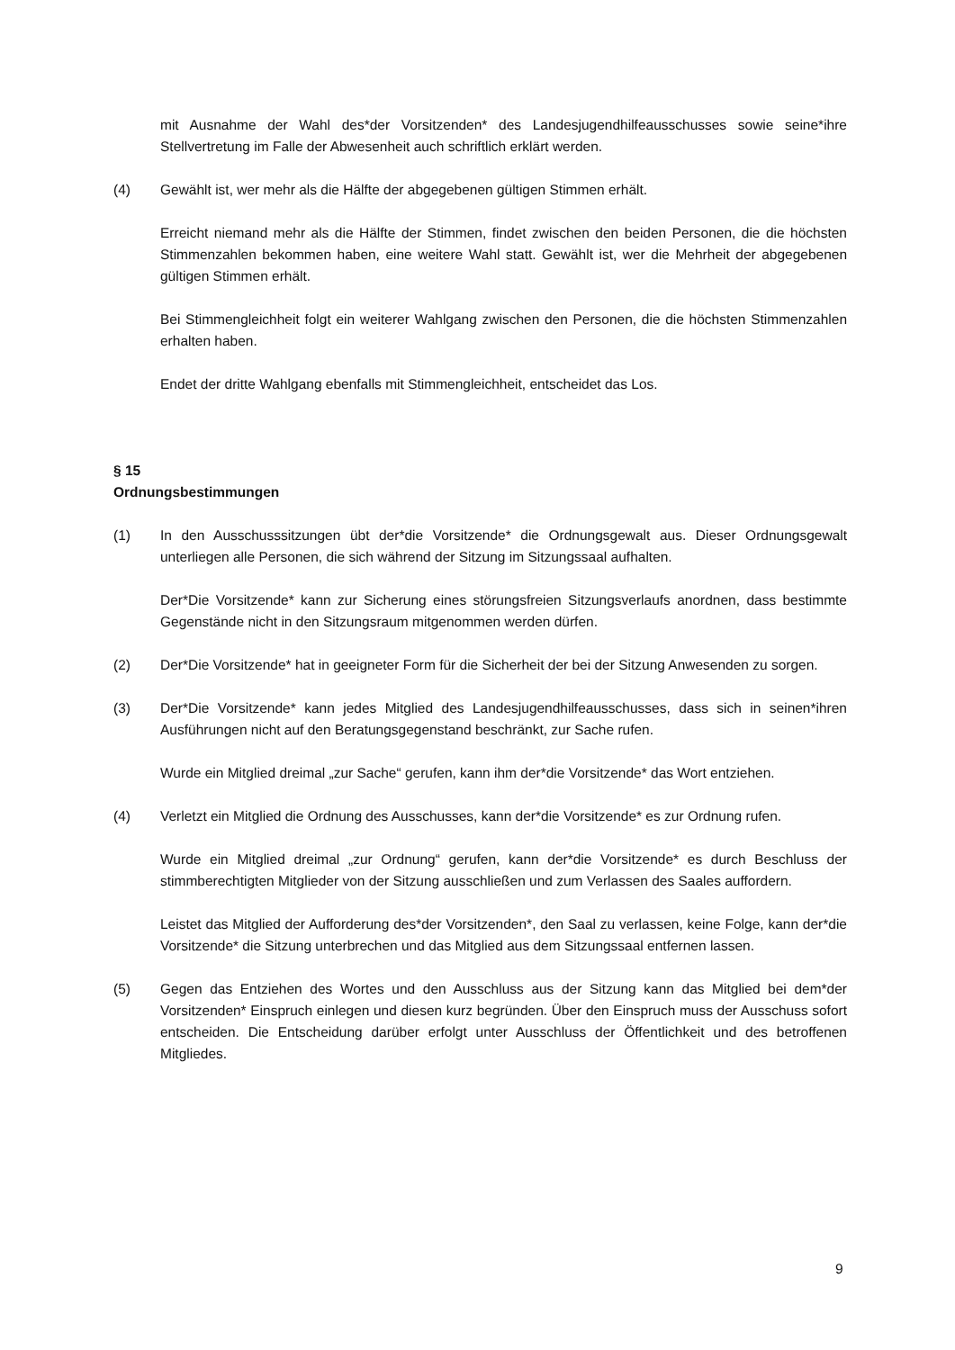mit Ausnahme der Wahl des*der Vorsitzenden* des Landesjugendhilfeausschusses sowie seine*ihre Stellvertretung im Falle der Abwesenheit auch schriftlich erklärt werden.
(4) Gewählt ist, wer mehr als die Hälfte der abgegebenen gültigen Stimmen erhält.
Erreicht niemand mehr als die Hälfte der Stimmen, findet zwischen den beiden Personen, die die höchsten Stimmenzahlen bekommen haben, eine weitere Wahl statt. Gewählt ist, wer die Mehrheit der abgegebenen gültigen Stimmen erhält.
Bei Stimmengleichheit folgt ein weiterer Wahlgang zwischen den Personen, die die höchsten Stimmenzahlen erhalten haben.
Endet der dritte Wahlgang ebenfalls mit Stimmengleichheit, entscheidet das Los.
§ 15
Ordnungsbestimmungen
(1) In den Ausschusssitzungen übt der*die Vorsitzende* die Ordnungsgewalt aus. Dieser Ordnungsgewalt unterliegen alle Personen, die sich während der Sitzung im Sitzungssaal aufhalten.
Der*Die Vorsitzende* kann zur Sicherung eines störungsfreien Sitzungsverlaufs anordnen, dass bestimmte Gegenstände nicht in den Sitzungsraum mitgenommen werden dürfen.
(2) Der*Die Vorsitzende* hat in geeigneter Form für die Sicherheit der bei der Sitzung Anwesenden zu sorgen.
(3) Der*Die Vorsitzende* kann jedes Mitglied des Landesjugendhilfeausschusses, dass sich in seinen*ihren Ausführungen nicht auf den Beratungsgegenstand beschränkt, zur Sache rufen.
Wurde ein Mitglied dreimal „zur Sache“ gerufen, kann ihm der*die Vorsitzende* das Wort entziehen.
(4) Verletzt ein Mitglied die Ordnung des Ausschusses, kann der*die Vorsitzende* es zur Ordnung rufen.
Wurde ein Mitglied dreimal „zur Ordnung“ gerufen, kann der*die Vorsitzende* es durch Beschluss der stimmberechtigten Mitglieder von der Sitzung ausschließen und zum Verlassen des Saales auffordern.
Leistet das Mitglied der Aufforderung des*der Vorsitzenden*, den Saal zu verlassen, keine Folge, kann der*die Vorsitzende* die Sitzung unterbrechen und das Mitglied aus dem Sitzungssaal entfernen lassen.
(5) Gegen das Entziehen des Wortes und den Ausschluss aus der Sitzung kann das Mitglied bei dem*der Vorsitzenden* Einspruch einlegen und diesen kurz begründen. Über den Einspruch muss der Ausschuss sofort entscheiden. Die Entscheidung darüber erfolgt unter Ausschluss der Öffentlichkeit und des betroffenen Mitgliedes.
9